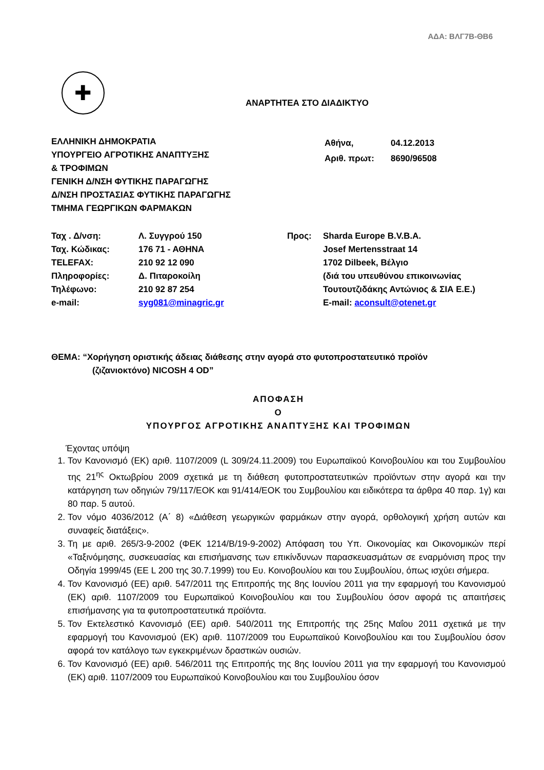ΑΔΑ: ΒΛΓ7Β-ΘΒ6
✚
ΑΝΑΡΤΗΤΕΑ ΣΤΟ ΔΙΑΔΙΚΤΥΟ
ΕΛΛΗΝΙΚΗ ΔΗΜΟΚΡΑΤΙΑ
ΥΠΟΥΡΓΕΙΟ ΑΓΡΟΤΙΚΗΣ ΑΝΑΠΤΥΞΗΣ
& ΤΡΟΦΙΜΩΝ
ΓΕΝΙΚΗ Δ/ΝΣΗ ΦΥΤΙΚΗΣ ΠΑΡΑΓΩΓΗΣ
Δ/ΝΣΗ ΠΡΟΣΤΑΣΙΑΣ ΦΥΤΙΚΗΣ ΠΑΡΑΓΩΓΗΣ
ΤΜΗΜΑ ΓΕΩΡΓΙΚΩΝ ΦΑΡΜΑΚΩΝ
| Αθήνα, | 04.12.2013 |
| Αριθ. πρωτ: | 8690/96508 |
| Ταχ . Δ/νση: | Λ. Συγγρού 150 |
| Ταχ. Κώδικας: | 176 71 - ΑΘΗΝΑ |
| TELEFAX: | 210 92 12 090 |
| Πληροφορίες: | Δ. Πιταροκοίλη |
| Τηλέφωνο: | 210 92 87 254 |
| e-mail: | syg081@minagric.gr |
| Προς: | Sharda Europe B.V.B.A. Josef Mertensstraat 14 1702 Dilbeek, Βέλγιο (διά του υπευθύνου επικοινωνίας Τουτουτζιδάκης Αντώνιος & ΣΙΑ Ε.Ε.) E-mail: aconsult@otenet.gr |
ΘΕΜΑ: “Χορήγηση οριστικής άδειας διάθεσης στην αγορά στο φυτοπροστατευτικό προϊόν
(ζιζανιοκτόνο) NICOSH 4 OD”
ΑΠΟΦΑΣΗ
Ο
ΥΠΟΥΡΓΟΣ ΑΓΡΟΤΙΚΗΣ ΑΝΑΠΤΥΞΗΣ ΚΑΙ ΤΡΟΦΙΜΩΝ
Έχοντας υπόψη
1. Τον Κανονισμό (ΕΚ) αριθ. 1107/2009 (L 309/24.11.2009) του Ευρωπαϊκού Κοινοβουλίου και του Συμβουλίου της 21<sup>ης</sup> Οκτωβρίου 2009 σχετικά με τη διάθεση φυτοπροστατευτικών προϊόντων στην αγορά και την κατάργηση των οδηγιών 79/117/ΕΟΚ και 91/414/ΕΟΚ του Συμβουλίου και ειδικότερα τα άρθρα 40 παρ. 1γ) και 80 παρ. 5 αυτού.
2. Τον νόμο 4036/2012 (Α΄ 8) «Διάθεση γεωργικών φαρμάκων στην αγορά, ορθολογική χρήση αυτών και συναφείς διατάξεις».
3. Τη με αριθ. 265/3-9-2002 (ΦΕΚ 1214/Β/19-9-2002) Απόφαση του Υπ. Οικονομίας και Οικονομικών περί «Ταξινόμησης, συσκευασίας και επισήμανσης των επικίνδυνων παρασκευασμάτων σε εναρμόνιση προς την Οδηγία 1999/45 (ΕΕ L 200 της 30.7.1999) του Ευ. Κοινοβουλίου και του Συμβουλίου, όπως ισχύει σήμερα.
4. Τον Κανονισμό (ΕΕ) αριθ. 547/2011 της Επιτροπής της 8ης Ιουνίου 2011 για την εφαρμογή του Κανονισμού (ΕΚ) αριθ. 1107/2009 του Ευρωπαϊκού Κοινοβουλίου και του Συμβουλίου όσον αφορά τις απαιτήσεις επισήμανσης για τα φυτοπροστατευτικά προϊόντα.
5. Τον Εκτελεστικό Κανονισμό (ΕΕ) αριθ. 540/2011 της Επιτροπής της 25ης Μαΐου 2011 σχετικά με την εφαρμογή του Κανονισμού (ΕΚ) αριθ. 1107/2009 του Ευρωπαϊκού Κοινοβουλίου και του Συμβουλίου όσον αφορά τον κατάλογο των εγκεκριμένων δραστικών ουσιών.
6. Τον Κανονισμό (ΕΕ) αριθ. 546/2011 της Επιτροπής της 8ης Ιουνίου 2011 για την εφαρμογή του Κανονισμού (ΕΚ) αριθ. 1107/2009 του Ευρωπαϊκού Κοινοβουλίου και του Συμβουλίου όσον